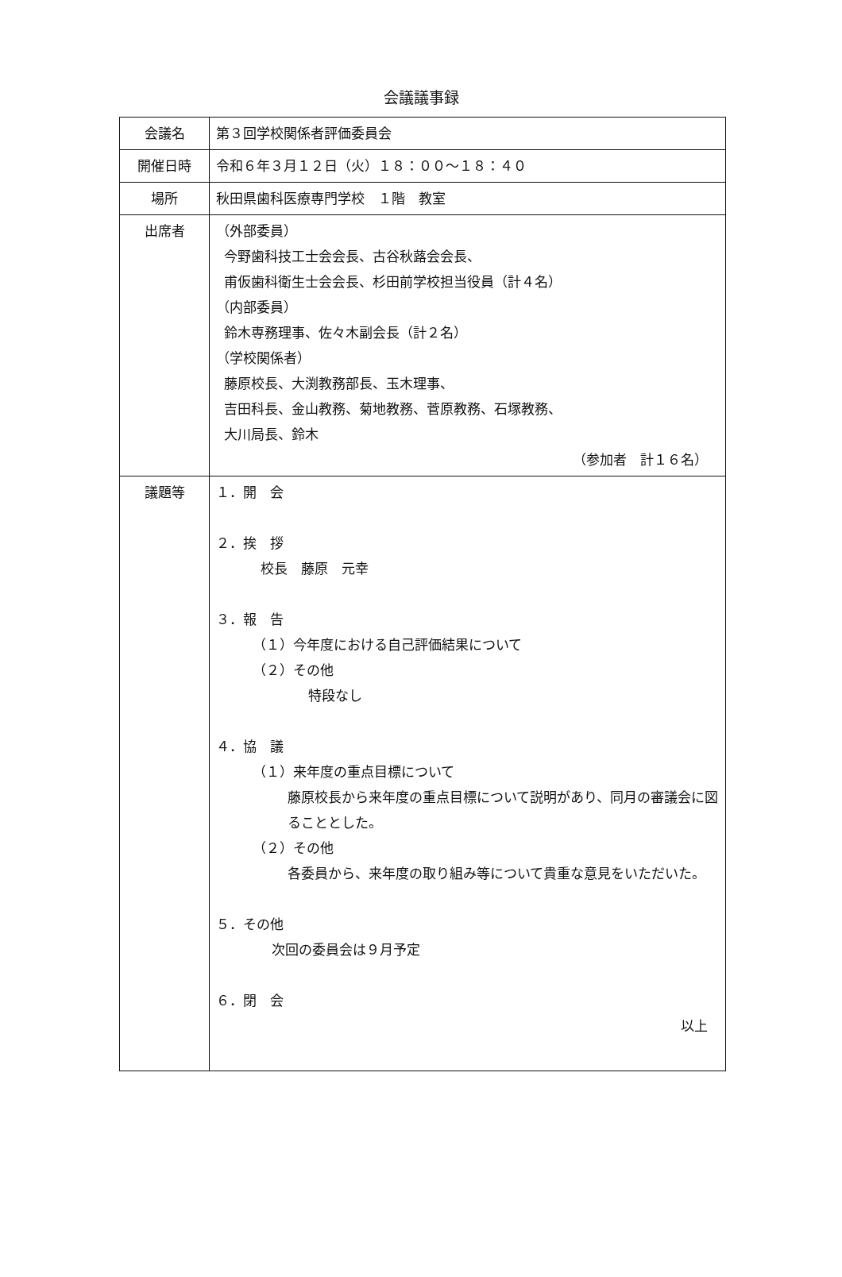会議議事録
| 会議名 | 第３回学校関係者評価委員会 |
| 開催日時 | 令和６年３月１２日（火）１８：００～１８：４０ |
| 場所 | 秋田県歯科医療専門学校 １階 教室 |
| 出席者 | （外部委員） 今野歯科技工士会会長、古谷秋蕗会会長、 甫仮歯科衛生士会会長、杉田前学校担当役員（計４名） （内部委員） 鈴木専務理事、佐々木副会長（計２名） （学校関係者） 藤原校長、大渕教務部長、玉木理事、 吉田科長、金山教務、菊地教務、菅原教務、石塚教務、 大川局長、鈴木 （参加者 計１６名） |
| 議題等 | １．開 会 ２．挨 拶 校長 藤原 元幸 ３．報 告 （１）今年度における自己評価結果について （２）その他 特段なし ４．協 議 （１）来年度の重点目標について 藤原校長から来年度の重点目標について説明があり、同月の審議会に図ることとした。 （２）その他 各委員から、来年度の取り組み等について貴重な意見をいただいた。 ５．その他 次回の委員会は９月予定 ６．閉 会 以上 |